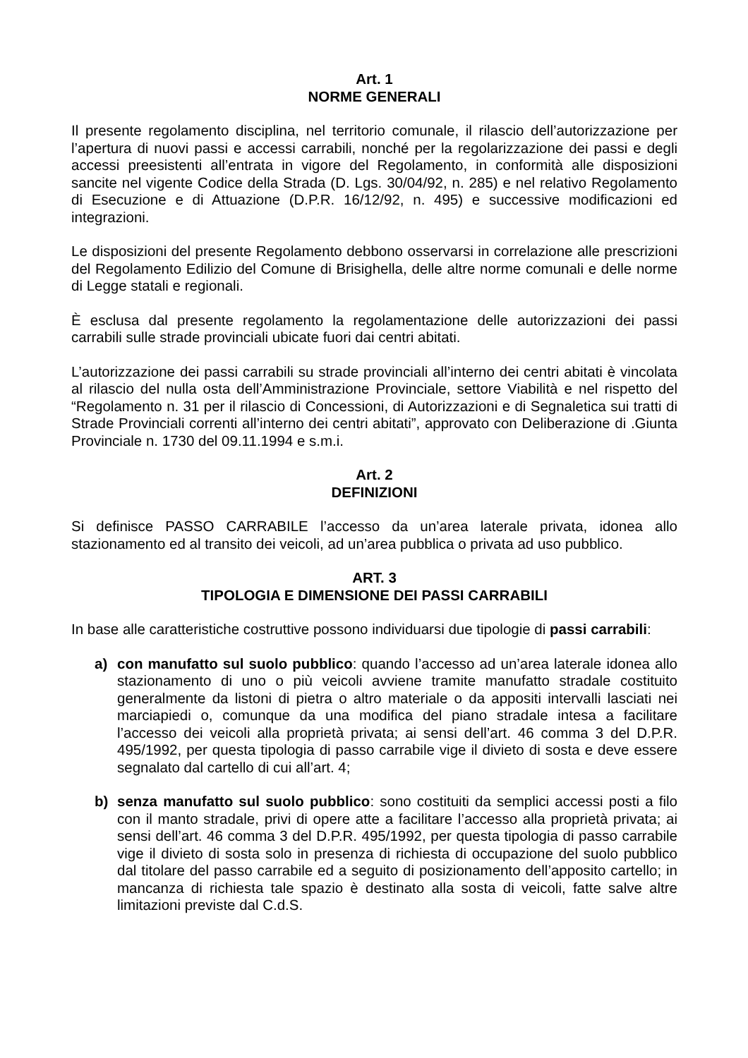Art. 1
NORME GENERALI
Il presente regolamento disciplina, nel territorio comunale, il rilascio dell’autorizzazione per l’apertura di nuovi passi e accessi carrabili, nonché per la regolarizzazione dei passi e degli accessi preesistenti all’entrata in vigore del Regolamento, in conformità alle disposizioni sancite nel vigente Codice della Strada (D. Lgs. 30/04/92, n. 285) e nel relativo Regolamento di Esecuzione e di Attuazione (D.P.R. 16/12/92, n. 495) e successive modificazioni ed integrazioni.
Le disposizioni del presente Regolamento debbono osservarsi in correlazione alle prescrizioni del Regolamento Edilizio del Comune di Brisighella, delle altre norme comunali e delle norme di Legge statali e regionali.
È esclusa dal presente regolamento la regolamentazione delle autorizzazioni dei passi carrabili sulle strade provinciali ubicate fuori dai centri abitati.
L’autorizzazione dei passi carrabili su strade provinciali all’interno dei centri abitati è vincolata al rilascio del nulla osta dell’Amministrazione Provinciale, settore Viabilità e nel rispetto del “Regolamento n. 31 per il rilascio di Concessioni, di Autorizzazioni e di Segnaletica sui tratti di Strade Provinciali correnti all’interno dei centri abitati”, approvato con Deliberazione di .Giunta Provinciale n. 1730 del 09.11.1994 e s.m.i.
Art. 2
DEFINIZIONI
Si definisce PASSO CARRABILE l’accesso da un’area laterale privata, idonea allo stazionamento ed al transito dei veicoli, ad un’area pubblica o privata ad uso pubblico.
ART. 3
TIPOLOGIA E DIMENSIONE DEI PASSI CARRABILI
In base alle caratteristiche costruttive possono individuarsi due tipologie di passi carrabili:
a) con manufatto sul suolo pubblico: quando l’accesso ad un’area laterale idonea allo stazionamento di uno o più veicoli avviene tramite manufatto stradale costituito generalmente da listoni di pietra o altro materiale o da appositi intervalli lasciati nei marciapiedi o, comunque da una modifica del piano stradale intesa a facilitare l’accesso dei veicoli alla proprietà privata; ai sensi dell’art. 46 comma 3 del D.P.R. 495/1992, per questa tipologia di passo carrabile vige il divieto di sosta e deve essere segnalato dal cartello di cui all’art. 4;
b) senza manufatto sul suolo pubblico: sono costituiti da semplici accessi posti a filo con il manto stradale, privi di opere atte a facilitare l’accesso alla proprietà privata; ai sensi dell’art. 46 comma 3 del D.P.R. 495/1992, per questa tipologia di passo carrabile vige il divieto di sosta solo in presenza di richiesta di occupazione del suolo pubblico dal titolare del passo carrabile ed a seguito di posizionamento dell’apposito cartello; in mancanza di richiesta tale spazio è destinato alla sosta di veicoli, fatte salve altre limitazioni previste dal C.d.S.